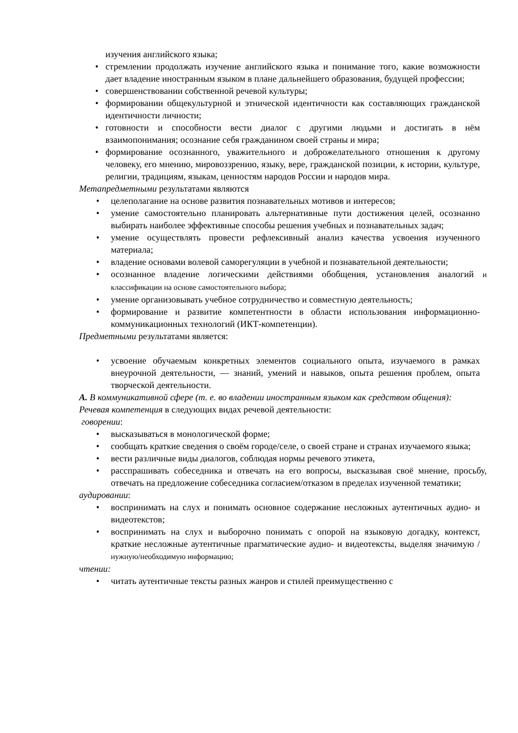изучения английского языка;
• стремлении продолжать изучение английского языка и понимание того, какие возможности дает владение иностранным языком в плане дальнейшего образования, будущей профессии;
• совершенствовании собственной речевой культуры;
• формировании общекультурной и этнической идентичности как составляющих гражданской идентичности личности;
• готовности и способности вести диалог с другими людьми и достигать в нём взаимопонимания; осознание себя гражданином своей страны и мира;
• формирование осознанного, уважительного и доброжелательного отношения к другому человеку, его мнению, мировоззрению, языку, вере, гражданской позиции, к истории, культуре, религии, традициям, языкам, ценностям народов России и народов мира.
Метапредметными результатами являются
• целеполагание на основе развития познавательных мотивов и интересов;
• умение самостоятельно планировать альтернативные пути достижения целей, осознанно выбирать наиболее эффективные способы решения учебных и познавательных задач;
• умение осуществлять провести рефлексивный анализ качества усвоения изученного материала;
• владение основами волевой саморегуляции в учебной и познавательной деятельности;
• осознанное владение логическими действиями обобщения, установления аналогий и классификации на основе самостоятельного выбора;
• умение организовывать учебное сотрудничество и совместную деятельность;
• формирование и развитие компетентности в области использования информационно-коммуникационных технологий (ИКТ-компетенции).
Предметными результатами является:
• усвоение обучаемым конкретных элементов социального опыта, изучаемого в рамках внеурочной деятельности, — знаний, умений и навыков, опыта решения проблем, опыта творческой деятельности.
А. В коммуникативной сфере (т. е. во владении иностранным языком как средством общения):
Речевая компетенция в следующих видах речевой деятельности:
говорении:
• высказываться в монологической форме;
• сообщать краткие сведения о своём городе/селе, о своей стране и странах изучаемого языка;
• вести различные виды диалогов, соблюдая нормы речевого этикета,
• расспрашивать собеседника и отвечать на его вопросы, высказывая своё мнение, просьбу, отвечать на предложение собеседника согласием/отказом в пределах изученной тематики;
аудировании:
• воспринимать на слух и понимать основное содержание несложных аутентичных аудио- и видеотекстов;
• воспринимать на слух и выборочно понимать с опорой на языковую догадку, контекст, краткие несложные аутентичные прагматические аудио- и видеотексты, выделяя значимую / нужную/необходимую информацию;
чтении:
• читать аутентичные тексты разных жанров и стилей преимущественно с